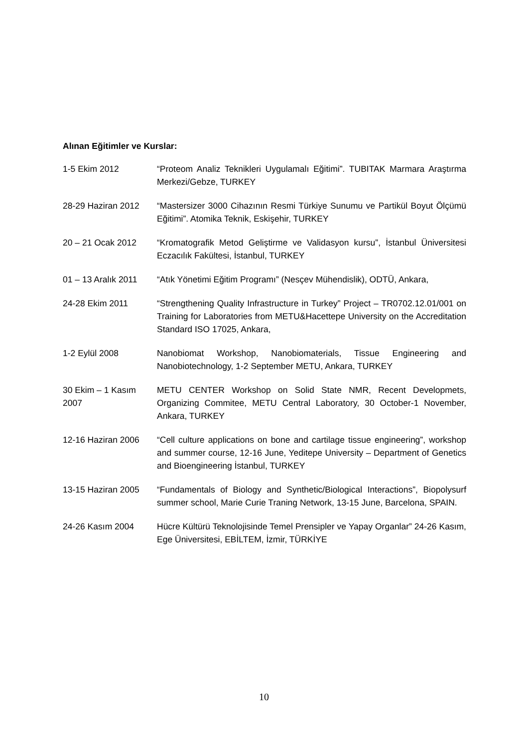Alınan Eğitimler ve Kurslar:
| 1-5 Ekim 2012 | “Proteom Analiz Teknikleri Uygulamalı Eğitimi”. TUBITAK Marmara Araştırma Merkezi/Gebze, TURKEY |
| 28-29 Haziran 2012 | “Mastersizer 3000 Cihazının Resmi Türkiye Sunumu ve Partikül Boyut Ölçümü Eğitimi”. Atomika Teknik, Eskişehir, TURKEY |
| 20 – 21 Ocak 2012 | “Kromatografik Metod Geliştirme ve Validasyon kursu”, İstanbul Üniversitesi Eczacılık Fakültesi, İstanbul, TURKEY |
| 01 – 13 Aralık 2011 | “Atık Yönetimi Eğitim Programı” (Nesçev Mühendislik), ODTÜ, Ankara, |
| 24-28 Ekim 2011 | “Strengthening Quality Infrastructure in Turkey” Project – TR0702.12.01/001 on Training for Laboratories from METU&Hacettepe University on the Accreditation Standard ISO 17025, Ankara, |
| 1-2 Eylül 2008 | Nanobiomat Workshop, Nanobiomaterials, Tissue Engineering and Nanobiotechnology, 1-2 September METU, Ankara, TURKEY |
| 30 Ekim – 1 Kasım 2007 | METU CENTER Workshop on Solid State NMR, Recent Developmets, Organizing Commitee, METU Central Laboratory, 30 October-1 November, Ankara, TURKEY |
| 12-16 Haziran 2006 | “Cell culture applications on bone and cartilage tissue engineering”, workshop and summer course, 12-16 June, Yeditepe University – Department of Genetics and Bioengineering İstanbul, TURKEY |
| 13-15 Haziran 2005 | “Fundamentals of Biology and Synthetic/Biological Interactions”, Biopolysurf summer school, Marie Curie Traning Network, 13-15 June, Barcelona, SPAIN. |
| 24-26 Kasım 2004 | Hücre Kültürü Teknolojisinde Temel Prensipler ve Yapay Organlar” 24-26 Kasım, Ege Üniversitesi, EBİLTEM, İzmir, TÜRKİYE |
10